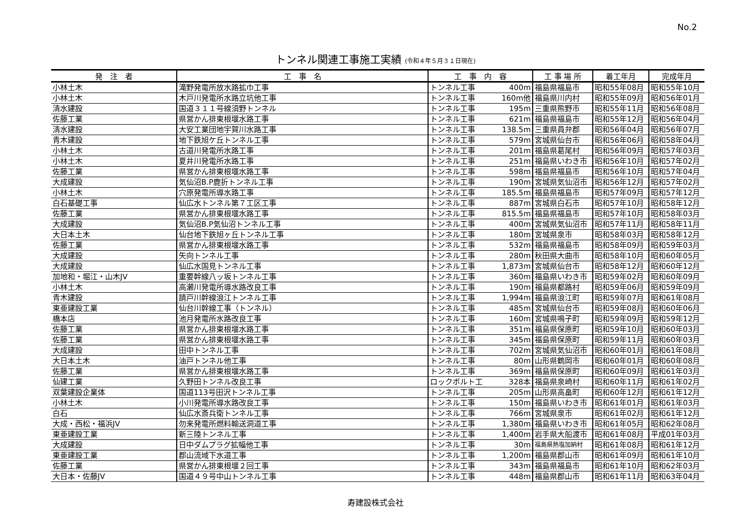No.2
トンネル関連工事施工実績 (令和４年５月３１日現在)
| 発 注 者 | 工 事 名 | 工 事 内 容 | | 工 事 場 所 | 着工年月 | 完成年月 |
| --- | --- | --- | --- | --- | --- | --- |
| 小林土木 | 滝野発電所放水路拡巾工事 | トンネル工事 | 400m | 福島県福島市 | 昭和55年08月 | 昭和55年10月 |
| 小林土木 | 木戸川発電所水路立坑他工事 | トンネル工事 | 160m他 | 福島県川内村 | 昭和55年09月 | 昭和56年01月 |
| 清水建設 | 国道３１１号線須野トンネル | トンネル工事 | 195m | 三重県熊野市 | 昭和55年11月 | 昭和56年08月 |
| 佐藤工業 | 県営かん排東根堰水路工事 | トンネル工事 | 621m | 福島県福島市 | 昭和55年12月 | 昭和56年04月 |
| 清水建設 | 大安工業団地宇賀川水路工事 | トンネル工事 | 138.5m | 三重県員弁郡 | 昭和56年04月 | 昭和56年07月 |
| 青木建設 | 地下鉄旭ケ丘トンネル工事 | トンネル工事 | 579m | 宮城県仙台市 | 昭和56年06月 | 昭和58年04月 |
| 小林土木 | 古道川発電所水路工事 | トンネル工事 | 201m | 福島県葛尾村 | 昭和56年09月 | 昭和57年03月 |
| 小林土木 | 夏井川発電所水路工事 | トンネル工事 | 251m | 福島県いわき市 | 昭和56年10月 | 昭和57年02月 |
| 佐藤工業 | 県営かん排東根堰水路工事 | トンネル工事 | 598m | 福島県福島市 | 昭和56年10月 | 昭和57年04月 |
| 大成建設 | 気仙沼B.P鹿折トンネル工事 | トンネル工事 | 190m | 宮城県気仙沼市 | 昭和56年12月 | 昭和57年02月 |
| 小林土木 | 穴原発電所導水路工事 | トンネル工事 | 185.5m | 福島県福島市 | 昭和57年09月 | 昭和57年12月 |
| 白石基礎工事 | 仙広水トンネル第７工区工事 | トンネル工事 | 887m | 宮城県白石市 | 昭和57年10月 | 昭和58年12月 |
| 佐藤工業 | 県営かん排東根堰水路工事 | トンネル工事 | 815.5m | 福島県福島市 | 昭和57年10月 | 昭和58年03月 |
| 大成建設 | 気仙沼B.P気仙沼トンネル工事 | トンネル工事 | 400m | 宮城県気仙沼市 | 昭和57年11月 | 昭和58年11月 |
| 大日本土木 | 仙台地下鉄旭ヶ丘トンネル工事 | トンネル工事 | 180m | 宮城県泉市 | 昭和58年03月 | 昭和58年12月 |
| 佐藤工業 | 県営かん排東根堰水路工事 | トンネル工事 | 532m | 福島県福島市 | 昭和58年09月 | 昭和59年03月 |
| 大成建設 | 矢向トンネル工事 | トンネル工事 | 280m | 秋田県大曲市 | 昭和58年10月 | 昭和60年05月 |
| 大成建設 | 仙広水国見トンネル工事 | トンネル工事 | 1,873m | 宮城県仙台市 | 昭和58年12月 | 昭和60年12月 |
| 加地和・堀江・山木JV | 重要幹線八ッ坂トンネル工事 | トンネル工事 | 360m | 福島県いわき市 | 昭和59年02月 | 昭和60年09月 |
| 小林土木 | 高瀬川発電所導水路改良工事 | トンネル工事 | 190m | 福島県都路村 | 昭和59年06月 | 昭和59年09月 |
| 青木建設 | 請戸川幹線浪江トンネル工事 | トンネル工事 | 1,994m | 福島県浪江町 | 昭和59年07月 | 昭和61年08月 |
| 東亜建設工業 | 仙台川幹線工事（トンネル） | トンネル工事 | 485m | 宮城県仙台市 | 昭和59年08月 | 昭和60年06月 |
| 橋本店 | 池月発電所水路改良工事 | トンネル工事 | 160m | 宮城県鳴子町 | 昭和59年09月 | 昭和59年12月 |
| 佐藤工業 | 県営かん排東根堰水路工事 | トンネル工事 | 351m | 福島県保原町 | 昭和59年10月 | 昭和60年03月 |
| 佐藤工業 | 県営かん排東根堰水路工事 | トンネル工事 | 345m | 福島県保原町 | 昭和59年11月 | 昭和60年03月 |
| 大成建設 | 田中トンネル工事 | トンネル工事 | 702m | 宮城県気仙沼市 | 昭和60年01月 | 昭和61年08月 |
| 大日本土木 | 油戸トンネル他工事 | トンネル工事 | 80m | 山形県鶴岡市 | 昭和60年01月 | 昭和60年08月 |
| 佐藤工業 | 県営かん排東根堰水路工事 | トンネル工事 | 369m | 福島県保原町 | 昭和60年09月 | 昭和61年03月 |
| 仙建工業 | 久野田トンネル改良工事 | ロックボルト工 | 328本 | 福島県泉崎村 | 昭和60年11月 | 昭和61年02月 |
| 双葉建設企業体 | 国道113号田沢トンネル工事 | トンネル工事 | 205m | 山形県高畠町 | 昭和60年12月 | 昭和61年12月 |
| 小林土木 | 小川発電所導水路改良工事 | トンネル工事 | 150m | 福島県いわき市 | 昭和61年01月 | 昭和61年03月 |
| 白石 | 仙広水斎兵衛トンネル工事 | トンネル工事 | 766m | 宮城県泉市 | 昭和61年02月 | 昭和61年12月 |
| 大成・西松・福浜JV | 勿来発電所燃料輸送洞道工事 | トンネル工事 | 1,380m | 福島県いわき市 | 昭和61年05月 | 昭和62年08月 |
| 東亜建設工業 | 新三陸トンネル工事 | トンネル工事 | 1,400m | 岩手県大船渡市 | 昭和61年08月 | 平成01年03月 |
| 大成建設 | 日中ダムプラグ拡幅他工事 | トンネル工事 | 30m | 福島県熱塩加納村 | 昭和61年08月 | 昭和61年12月 |
| 東亜建設工業 | 郡山流域下水道工事 | トンネル工事 | 1,200m | 福島県郡山市 | 昭和61年09月 | 昭和61年10月 |
| 佐藤工業 | 県営かん排東根堰２回工事 | トンネル工事 | 343m | 福島県福島市 | 昭和61年10月 | 昭和62年03月 |
| 大日本・佐藤JV | 国道４９号中山トンネル工事 | トンネル工事 | 448m | 福島県郡山市 | 昭和61年11月 | 昭和63年04月 |
寿建設株式会社